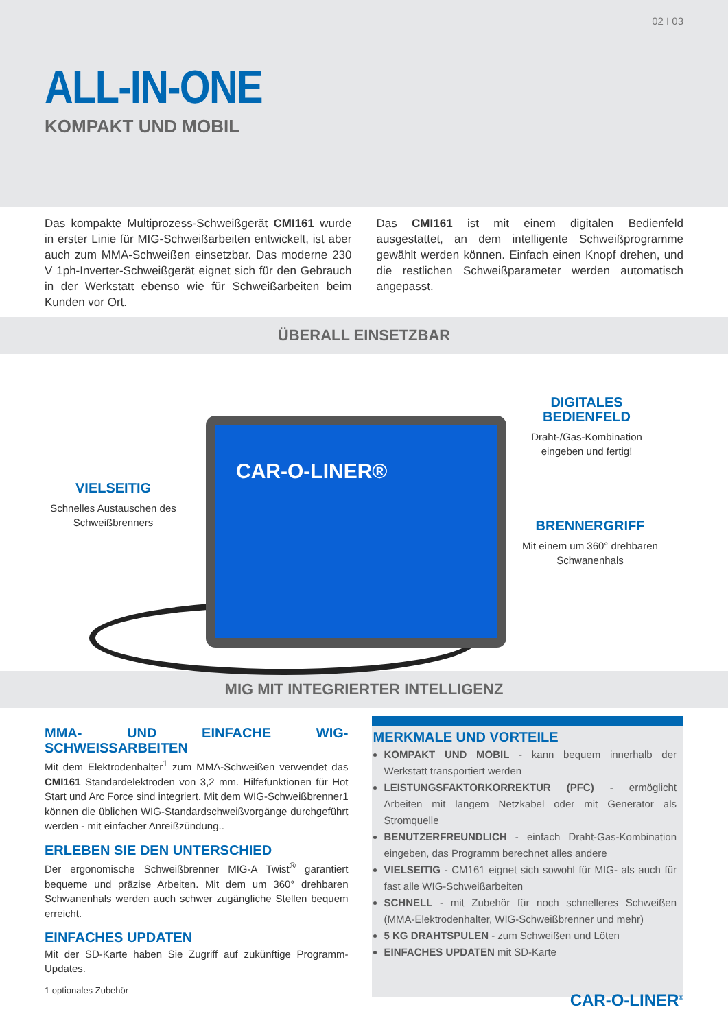02 I 03
ALL-IN-ONE
KOMPAKT UND MOBIL
Das kompakte Multiprozess-Schweißgerät CMI161 wurde in erster Linie für MIG-Schweißarbeiten entwickelt, ist aber auch zum MMA-Schweißen einsetzbar. Das moderne 230 V 1ph-Inverter-Schweißgerät eignet sich für den Gebrauch in der Werkstatt ebenso wie für Schweißarbeiten beim Kunden vor Ort.
Das CMI161 ist mit einem digitalen Bedienfeld ausgestattet, an dem intelligente Schweißprogramme gewählt werden können. Einfach einen Knopf drehen, und die restlichen Schweißparameter werden automatisch angepasst.
ÜBERALL EINSETZBAR
CAR-O-LINER®
VIELSEITIG
Schnelles Austauschen des Schweißbrenners
DIGITALES BEDIENFELD
Draht-/Gas-Kombination eingeben und fertig!
BRENNERGRIFF
Mit einem um 360° drehbaren Schwanenhals
MIG MIT INTEGRIERTER INTELLIGENZ
MMA- UND EINFACHE WIG-SCHWEISSARBEITEN
Mit dem Elektrodenhalter<sup>1</sup> zum MMA-Schweißen verwendet das CMI161 Standardelektroden von 3,2 mm. Hilfefunktionen für Hot Start und Arc Force sind integriert. Mit dem WIG-Schweißbrenner1 können die üblichen WIG-Standardschweißvorgänge durchgeführt werden - mit einfacher Anreißzündung..
ERLEBEN SIE DEN UNTERSCHIED
Der ergonomische Schweißbrenner MIG-A Twist<sup>®</sup> garantiert bequeme und präzise Arbeiten. Mit dem um 360° drehbaren Schwanenhals werden auch schwer zugängliche Stellen bequem erreicht.
EINFACHES UPDATEN
Mit der SD-Karte haben Sie Zugriff auf zukünftige Programm-Updates.
1 optionales Zubehör
MERKMALE UND VORTEILE
KOMPAKT UND MOBIL - kann bequem innerhalb der Werkstatt transportiert werden
LEISTUNGSFAKTORKORREKTUR (PFC) - ermöglicht Arbeiten mit langem Netzkabel oder mit Generator als Stromquelle
BENUTZERFREUNDLICH - einfach Draht-Gas-Kombination eingeben, das Programm berechnet alles andere
VIELSEITIG - CM161 eignet sich sowohl für MIG- als auch für fast alle WIG-Schweißarbeiten
SCHNELL - mit Zubehör für noch schnelleres Schweißen (MMA-Elektrodenhalter, WIG-Schweißbrenner und mehr)
5 KG DRAHTSPULEN - zum Schweißen und Löten
EINFACHES UPDATEN mit SD-Karte
CAR-O-LINER<sup>®</sup>